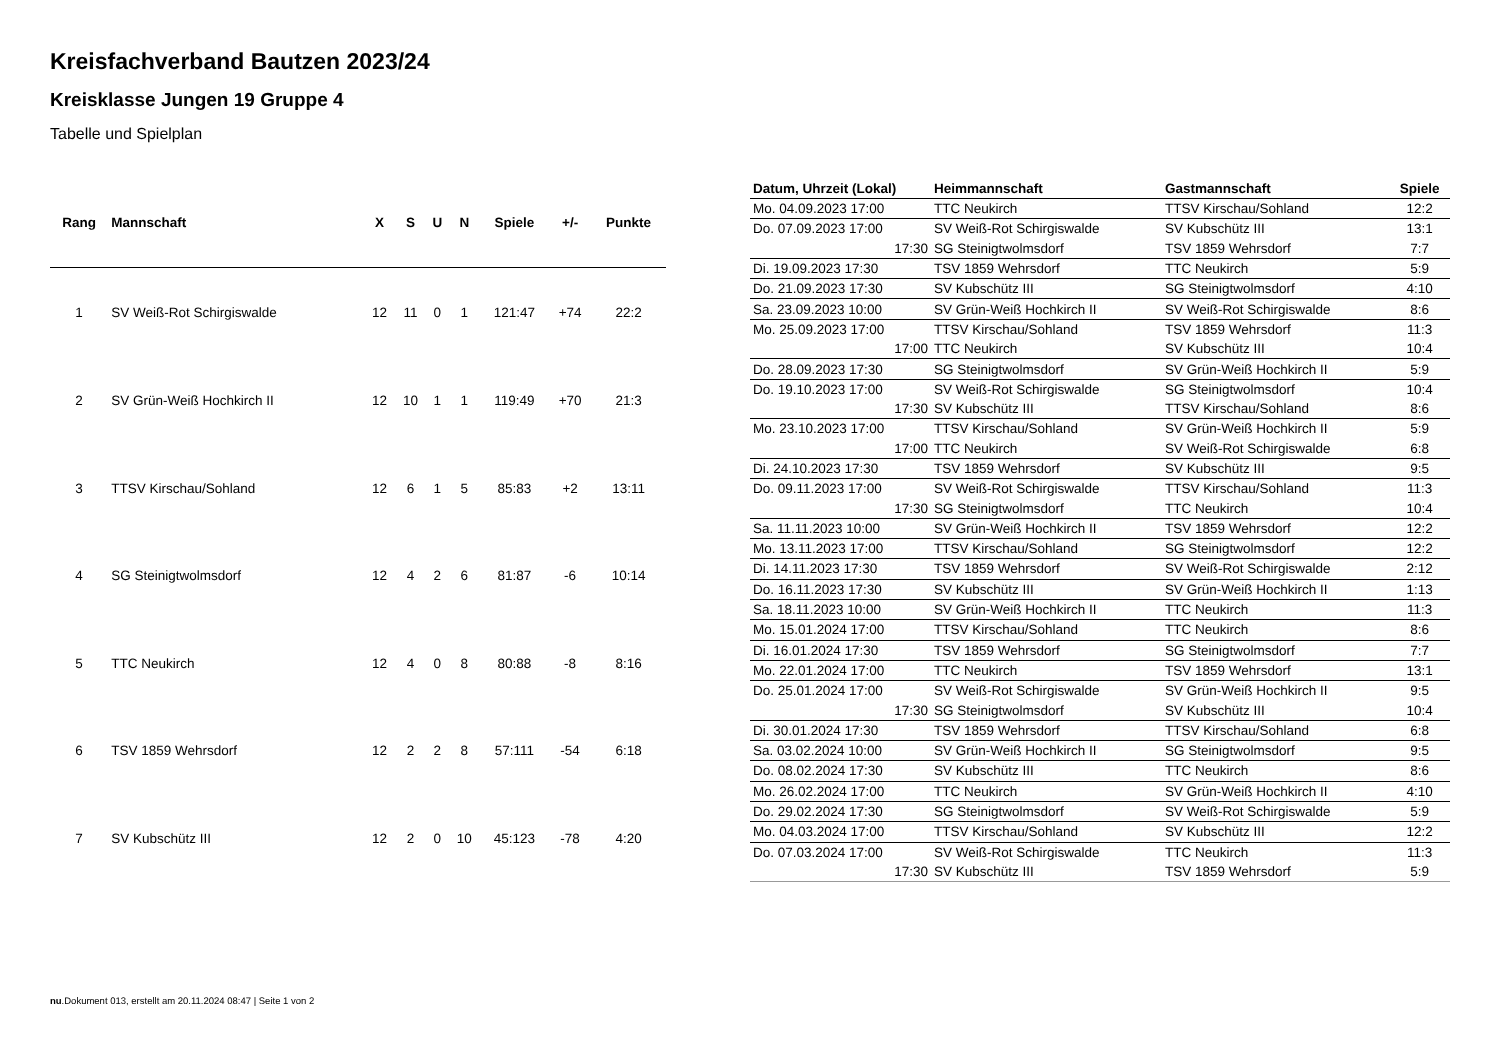Kreisfachverband Bautzen 2023/24
Kreisklasse Jungen 19 Gruppe 4
Tabelle und Spielplan
| Rang | Mannschaft | X | S | U | N | Spiele | +/- | Punkte |
| --- | --- | --- | --- | --- | --- | --- | --- | --- |
| 1 | SV Weiß-Rot Schirgiswalde | 12 | 11 | 0 | 1 | 121:47 | +74 | 22:2 |
| 2 | SV Grün-Weiß Hochkirch II | 12 | 10 | 1 | 1 | 119:49 | +70 | 21:3 |
| 3 | TTSV Kirschau/Sohland | 12 | 6 | 1 | 5 | 85:83 | +2 | 13:11 |
| 4 | SG Steinigtwolmsdorf | 12 | 4 | 2 | 6 | 81:87 | -6 | 10:14 |
| 5 | TTC Neukirch | 12 | 4 | 0 | 8 | 80:88 | -8 | 8:16 |
| 6 | TSV 1859 Wehrsdorf | 12 | 2 | 2 | 8 | 57:111 | -54 | 6:18 |
| 7 | SV Kubschütz III | 12 | 2 | 0 | 10 | 45:123 | -78 | 4:20 |
| Datum, Uhrzeit (Lokal) | Heimmannschaft | Gastmannschaft | Spiele |
| --- | --- | --- | --- |
| Mo. 04.09.2023 17:00 | TTC Neukirch | TTSV Kirschau/Sohland | 12:2 |
| Do. 07.09.2023 17:00 | SV Weiß-Rot Schirgiswalde | SV Kubschütz III | 13:1 |
| 17:30 | SG Steinigtwolmsdorf | TSV 1859 Wehrsdorf | 7:7 |
| Di. 19.09.2023 17:30 | TSV 1859 Wehrsdorf | TTC Neukirch | 5:9 |
| Do. 21.09.2023 17:30 | SV Kubschütz III | SG Steinigtwolmsdorf | 4:10 |
| Sa. 23.09.2023 10:00 | SV Grün-Weiß Hochkirch II | SV Weiß-Rot Schirgiswalde | 8:6 |
| Mo. 25.09.2023 17:00 | TTSV Kirschau/Sohland | TSV 1859 Wehrsdorf | 11:3 |
| 17:00 | TTC Neukirch | SV Kubschütz III | 10:4 |
| Do. 28.09.2023 17:30 | SG Steinigtwolmsdorf | SV Grün-Weiß Hochkirch II | 5:9 |
| Do. 19.10.2023 17:00 | SV Weiß-Rot Schirgiswalde | SG Steinigtwolmsdorf | 10:4 |
| 17:30 | SV Kubschütz III | TTSV Kirschau/Sohland | 8:6 |
| Mo. 23.10.2023 17:00 | TTSV Kirschau/Sohland | SV Grün-Weiß Hochkirch II | 5:9 |
| 17:00 | TTC Neukirch | SV Weiß-Rot Schirgiswalde | 6:8 |
| Di. 24.10.2023 17:30 | TSV 1859 Wehrsdorf | SV Kubschütz III | 9:5 |
| Do. 09.11.2023 17:00 | SV Weiß-Rot Schirgiswalde | TTSV Kirschau/Sohland | 11:3 |
| 17:30 | SG Steinigtwolmsdorf | TTC Neukirch | 10:4 |
| Sa. 11.11.2023 10:00 | SV Grün-Weiß Hochkirch II | TSV 1859 Wehrsdorf | 12:2 |
| Mo. 13.11.2023 17:00 | TTSV Kirschau/Sohland | SG Steinigtwolmsdorf | 12:2 |
| Di. 14.11.2023 17:30 | TSV 1859 Wehrsdorf | SV Weiß-Rot Schirgiswalde | 2:12 |
| Do. 16.11.2023 17:30 | SV Kubschütz III | SV Grün-Weiß Hochkirch II | 1:13 |
| Sa. 18.11.2023 10:00 | SV Grün-Weiß Hochkirch II | TTC Neukirch | 11:3 |
| Mo. 15.01.2024 17:00 | TTSV Kirschau/Sohland | TTC Neukirch | 8:6 |
| Di. 16.01.2024 17:30 | TSV 1859 Wehrsdorf | SG Steinigtwolmsdorf | 7:7 |
| Mo. 22.01.2024 17:00 | TTC Neukirch | TSV 1859 Wehrsdorf | 13:1 |
| Do. 25.01.2024 17:00 | SV Weiß-Rot Schirgiswalde | SV Grün-Weiß Hochkirch II | 9:5 |
| 17:30 | SG Steinigtwolmsdorf | SV Kubschütz III | 10:4 |
| Di. 30.01.2024 17:30 | TSV 1859 Wehrsdorf | TTSV Kirschau/Sohland | 6:8 |
| Sa. 03.02.2024 10:00 | SV Grün-Weiß Hochkirch II | SG Steinigtwolmsdorf | 9:5 |
| Do. 08.02.2024 17:30 | SV Kubschütz III | TTC Neukirch | 8:6 |
| Mo. 26.02.2024 17:00 | TTC Neukirch | SV Grün-Weiß Hochkirch II | 4:10 |
| Do. 29.02.2024 17:30 | SG Steinigtwolmsdorf | SV Weiß-Rot Schirgiswalde | 5:9 |
| Mo. 04.03.2024 17:00 | TTSV Kirschau/Sohland | SV Kubschütz III | 12:2 |
| Do. 07.03.2024 17:00 | SV Weiß-Rot Schirgiswalde | TTC Neukirch | 11:3 |
| 17:30 | SV Kubschütz III | TSV 1859 Wehrsdorf | 5:9 |
nu.Dokument 013, erstellt am 20.11.2024 08:47 | Seite 1 von 2